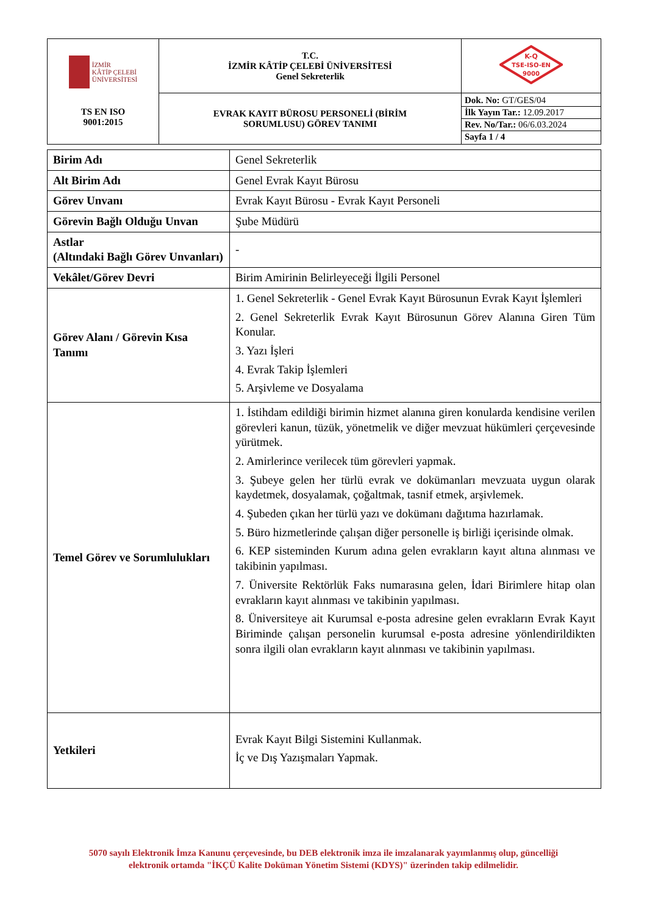| İZMİR KÂTİP ÇELEBİ ÜNİVERSİTESİ TS EN ISO 9001:2015 | T.C. İZMİR KÂTİP ÇELEBİ ÜNİVERSİTESİ Genel Sekreterlik | K-Q TSE-ISO-EN 9000 |
| | EVRAK KAYIT BÜROSU PERSONELİ (BİRİM SORUMLUSU) GÖREV TANIMI | / Dok. No: GT/GES/04 / / İlk Yayın Tar.: 12.09.2017 / / Rev. No/Tar.: 06/6.03.2024 / / Sayfa 1 / 4 / |
| Birim Adı | Genel Sekreterlik |
| Alt Birim Adı | Genel Evrak Kayıt Bürosu |
| Görev Unvanı | Evrak Kayıt Bürosu - Evrak Kayıt Personeli |
| Görevin Bağlı Olduğu Unvan | Şube Müdürü |
| Astlar (Altındaki Bağlı Görev Unvanları) | - |
| Vekâlet/Görev Devri | Birim Amirinin Belirleyeceği İlgili Personel |
| Görev Alanı / Görevin Kısa Tanımı | 1. Genel Sekreterlik - Genel Evrak Kayıt Bürosunun Evrak Kayıt İşlemleri 2. Genel Sekreterlik Evrak Kayıt Bürosunun Görev Alanına Giren Tüm Konular. 3. Yazı İşleri 4. Evrak Takip İşlemleri 5. Arşivleme ve Dosyalama |
| Temel Görev ve Sorumlulukları | 1. İstihdam edildiği birimin hizmet alanına giren konularda kendisine verilen görevleri kanun, tüzük, yönetmelik ve diğer mevzuat hükümleri çerçevesinde yürütmek. 2. Amirlerince verilecek tüm görevleri yapmak. 3. Şubeye gelen her türlü evrak ve dokümanları mevzuata uygun olarak kaydetmek, dosyalamak, çoğaltmak, tasnif etmek, arşivlemek. 4. Şubeden çıkan her türlü yazı ve dokümanı dağıtıma hazırlamak. 5. Büro hizmetlerinde çalışan diğer personelle iş birliği içerisinde olmak. 6. KEP sisteminden Kurum adına gelen evrakların kayıt altına alınması ve takibinin yapılması. 7. Üniversite Rektörlük Faks numarasına gelen, İdari Birimlere hitap olan evrakların kayıt alınması ve takibinin yapılması. 8. Üniversiteye ait Kurumsal e-posta adresine gelen evrakların Evrak Kayıt Biriminde çalışan personelin kurumsal e-posta adresine yönlendirildikten sonra ilgili olan evrakların kayıt alınması ve takibinin yapılması. |
| Yetkileri | Evrak Kayıt Bilgi Sistemini Kullanmak. İç ve Dış Yazışmaları Yapmak. |
5070 sayılı Elektronik İmza Kanunu çerçevesinde, bu DEB elektronik imza ile imzalanarak yayımlanmış olup, güncelliği
elektronik ortamda "İKÇÜ Kalite Doküman Yönetim Sistemi (KDYS)" üzerinden takip edilmelidir.